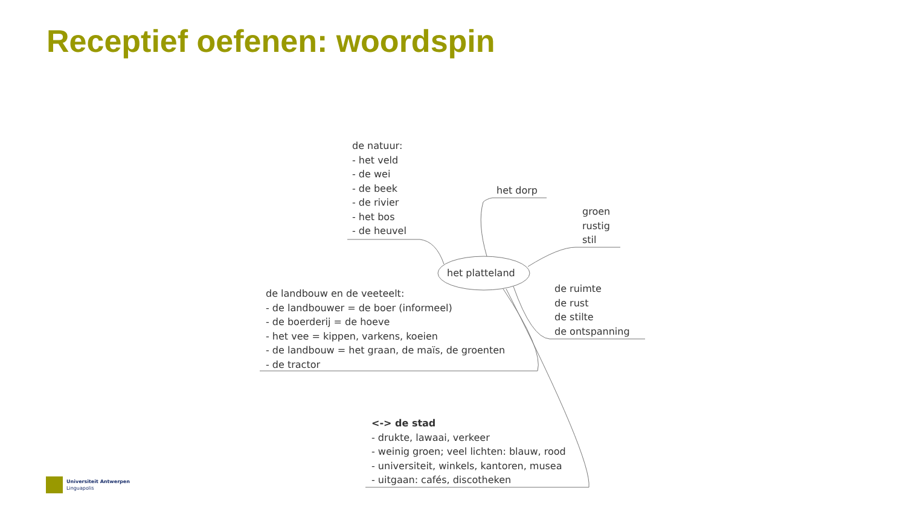Receptief oefenen: woordspin
de natuur:
- het veld
- de wei
- de beek
- de rivier
- het bos
- de heuvel
het dorp
groen
rustig
stil
het platteland
de ruimte
de rust
de stilte
de ontspanning
de landbouw en de veeteelt:
- de landbouwer = de boer (informeel)
- de boerderij = de hoeve
- het vee = kippen, varkens, koeien
- de landbouw = het graan, de maïs, de groenten
- de tractor
<-> de stad
- drukte, lawaai, verkeer
- weinig groen; veel lichten: blauw, rood
- universiteit, winkels, kantoren, musea
- uitgaan: cafés, discotheken
Universiteit Antwerpen
Linguapolis